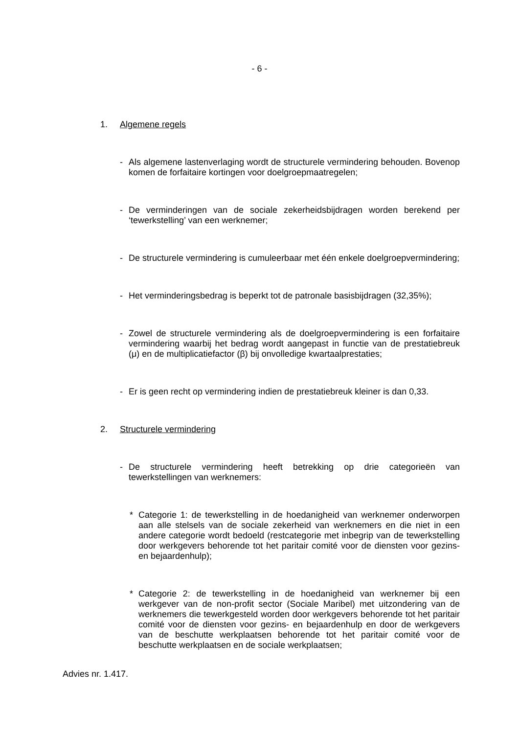- 6 -
1. Algemene regels
- Als algemene lastenverlaging wordt de structurele vermindering behouden. Bovenop komen de forfaitaire kortingen voor doelgroepmaatregelen;
- De verminderingen van de sociale zekerheidsbijdragen worden berekend per ‘tewerkstelling’ van een werknemer;
- De structurele vermindering is cumuleerbaar met één enkele doelgroepvermindering;
- Het verminderingsbedrag is beperkt tot de patronale basisbijdragen (32,35%);
- Zowel de structurele vermindering als de doelgroepvermindering is een forfaitaire vermindering waarbij het bedrag wordt aangepast in functie van de prestatiebreuk (μ) en de multiplicatiefactor (β) bij onvolledige kwartaalprestaties;
- Er is geen recht op vermindering indien de prestatiebreuk kleiner is dan 0,33.
2. Structurele vermindering
- De structurele vermindering heeft betrekking op drie categorieën van tewerkstellingen van werknemers:
* Categorie 1: de tewerkstelling in de hoedanigheid van werknemer onderworpen aan alle stelsels van de sociale zekerheid van werknemers en die niet in een andere categorie wordt bedoeld (restcategorie met inbegrip van de tewerkstelling door werkgevers behorende tot het paritair comité voor de diensten voor gezins- en bejaardenhulp);
* Categorie 2: de tewerkstelling in de hoedanigheid van werknemer bij een werkgever van de non-profit sector (Sociale Maribel) met uitzondering van de werknemers die tewerkgesteld worden door werkgevers behorende tot het paritair comité voor de diensten voor gezins- en bejaardenhulp en door de werkgevers van de beschutte werkplaatsen behorende tot het paritair comité voor de beschutte werkplaatsen en de sociale werkplaatsen;
Advies nr. 1.417.